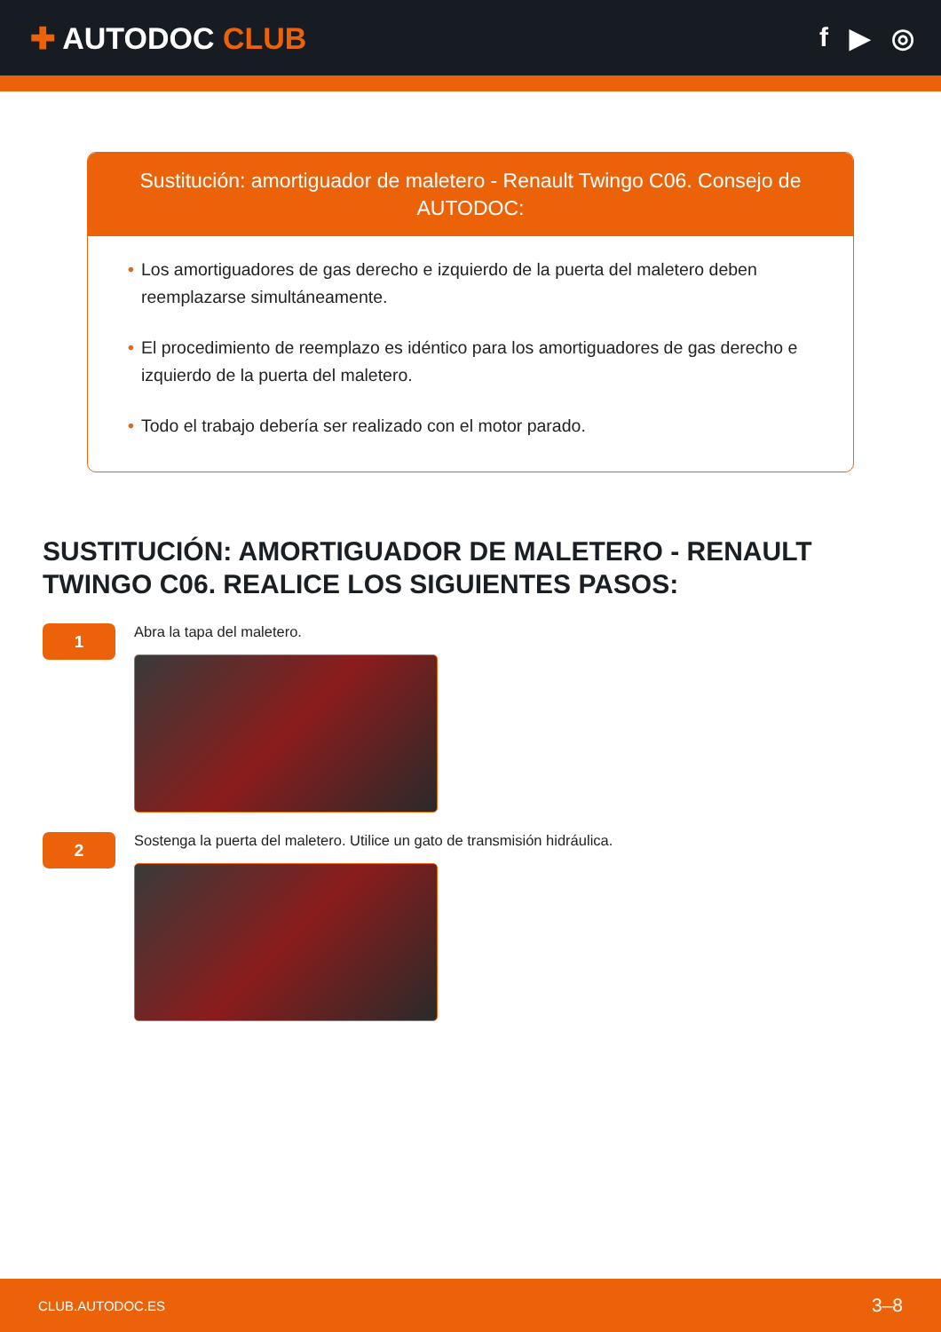✚ AUTODOC CLUB f ▶ ◎
Sustitución: amortiguador de maletero - Renault Twingo C06. Consejo de AUTODOC:
• Los amortiguadores de gas derecho e izquierdo de la puerta del maletero deben reemplazarse simultáneamente.
• El procedimiento de reemplazo es idéntico para los amortiguadores de gas derecho e izquierdo de la puerta del maletero.
• Todo el trabajo debería ser realizado con el motor parado.
SUSTITUCIÓN: AMORTIGUADOR DE MALETERO - RENAULT TWINGO C06. REALICE LOS SIGUIENTES PASOS:
1
Abra la tapa del maletero.
2
Sostenga la puerta del maletero. Utilice un gato de transmisión hidráulica.
CLUB.AUTODOC.ES 3–8